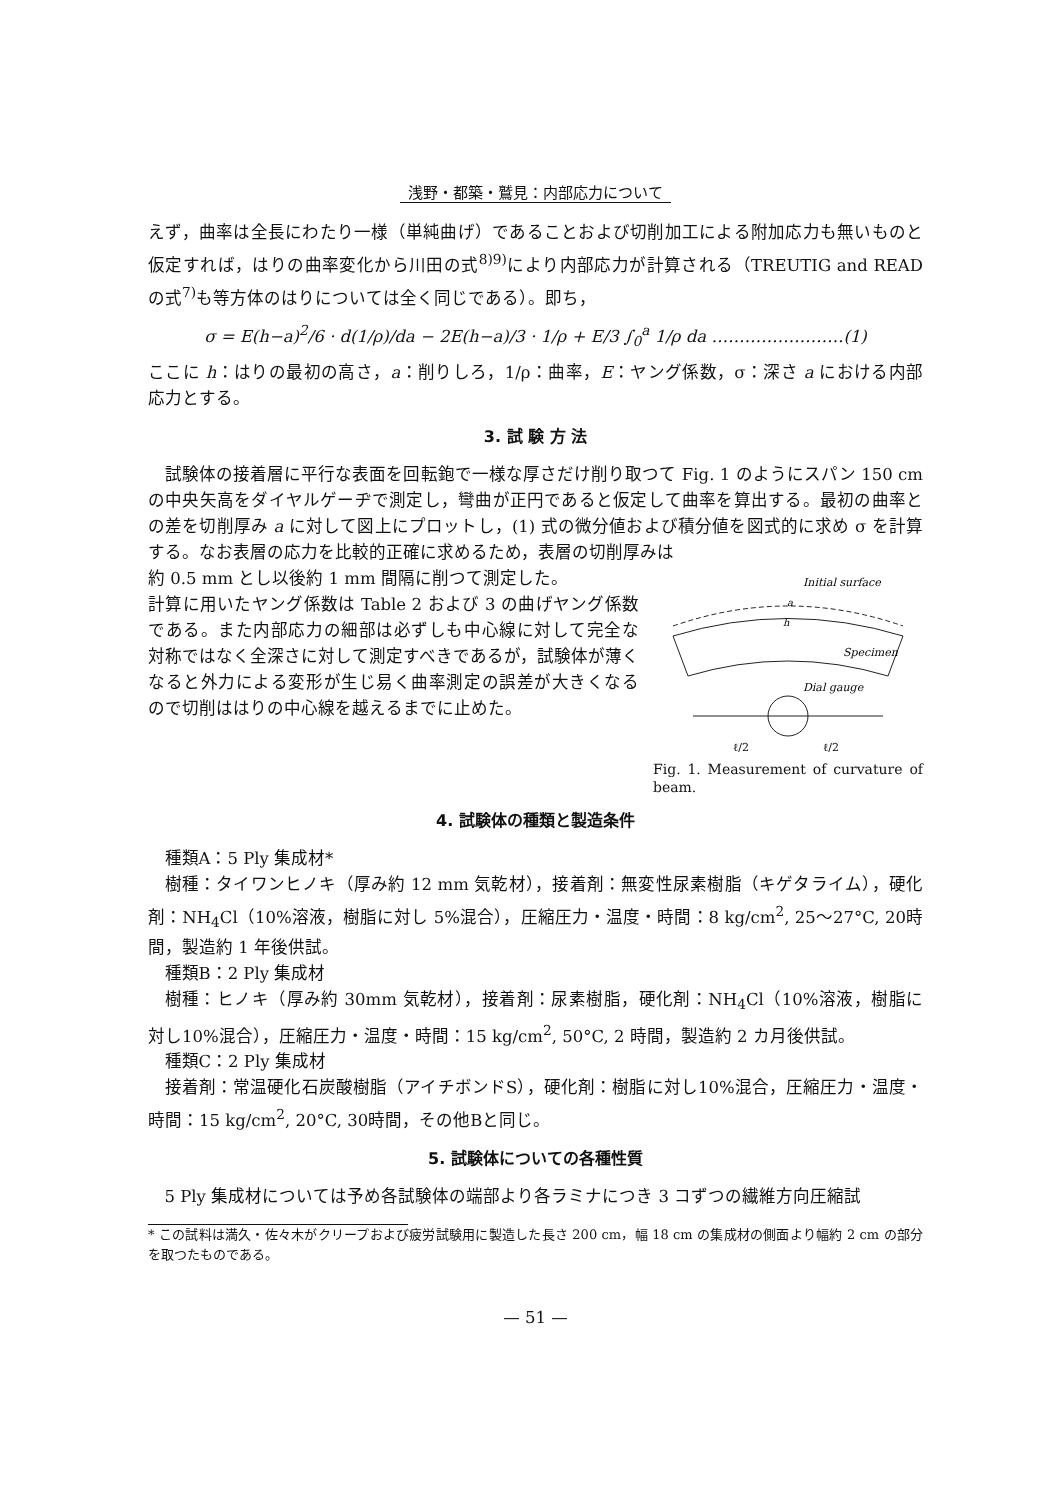浅野・都築・鷲見：内部応力について
えず，曲率は全長にわたり一様（単純曲げ）であることおよび切削加工による附加応力も無いものと仮定すれば，はりの曲率変化から川田の式<sup>8)9)</sup>により内部応力が計算される（TREUTIG and READ の式<sup>7)</sup>も等方体のはりについては全く同じである）。即ち，
σ = E(h−a)<sup>2</sup>/6 · d(1/ρ)/da − 2E(h−a)/3 · 1/ρ + E/3 ∫<sub>0</sub><sup>a</sup> 1/ρ da ……………………(1)
ここに h：はりの最初の高さ，a：削りしろ，1/ρ：曲率，E：ヤング係数，σ：深さ a における内部応力とする。
3. 試 験 方 法
試験体の接着層に平行な表面を回転鉋で一様な厚さだけ削り取つて Fig. 1 のようにスパン 150 cm の中央矢高をダイヤルゲーヂで測定し，彎曲が正円であると仮定して曲率を算出する。最初の曲率との差を切削厚み a に対して図上にプロットし，(1) 式の微分値および積分値を図式的に求め σ を計算する。なお表層の応力を比較的正確に求めるため，表層の切削厚みは
約 0.5 mm とし以後約 1 mm 間隔に削つて測定した。
計算に用いたヤング係数は Table 2 および 3 の曲げヤング係数である。また内部応力の細部は必ずしも中心線に対して完全な対称ではなく全深さに対して測定すべきであるが，試験体が薄くなると外力による変形が生じ易く曲率測定の誤差が大きくなるので切削ははりの中心線を越えるまでに止めた。
Initial surface
Specimen
Dial gauge
h
a
ℓ/2
ℓ/2
Fig. 1. Measurement of curvature of beam.
4. 試験体の種類と製造条件
種類A：5 Ply 集成材*
樹種：タイワンヒノキ（厚み約 12 mm 気乾材），接着剤：無変性尿素樹脂（キゲタライム），硬化剤：NH<sub>4</sub>Cl（10%溶液，樹脂に対し 5%混合），圧縮圧力・温度・時間：8 kg/cm<sup>2</sup>, 25〜27°C, 20時間，製造約 1 年後供試。
種類B：2 Ply 集成材
樹種：ヒノキ（厚み約 30mm 気乾材），接着剤：尿素樹脂，硬化剤：NH<sub>4</sub>Cl（10%溶液，樹脂に対し10%混合），圧縮圧力・温度・時間：15 kg/cm<sup>2</sup>, 50°C, 2 時間，製造約 2 カ月後供試。
種類C：2 Ply 集成材
接着剤：常温硬化石炭酸樹脂（アイチボンドS），硬化剤：樹脂に対し10%混合，圧縮圧力・温度・時間：15 kg/cm<sup>2</sup>, 20°C, 30時間，その他Bと同じ。
5. 試験体についての各種性質
5 Ply 集成材については予め各試験体の端部より各ラミナにつき 3 コずつの繊維方向圧縮試
* この試料は満久・佐々木がクリープおよび疲労試験用に製造した長さ 200 cm，幅 18 cm の集成材の側面より幅約 2 cm の部分を取つたものである。
— 51 —